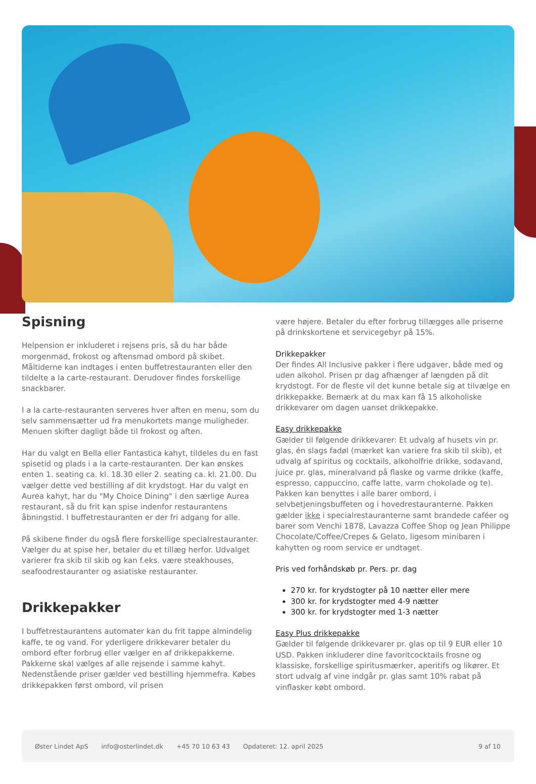Spisning
Helpension er inkluderet i rejsens pris, så du har både morgenmad, frokost og aftensmad ombord på skibet. Måltiderne kan indtages i enten buffetrestauranten eller den tildelte a la carte-restaurant. Derudover findes forskellige snackbarer.
I a la carte-restauranten serveres hver aften en menu, som du selv sammensætter ud fra menukortets mange muligheder. Menuen skifter dagligt både til frokost og aften.
Har du valgt en Bella eller Fantastica kahyt, tildeles du en fast spisetid og plads i a la carte-restauranten. Der kan ønskes enten 1. seating ca. kl. 18.30 eller 2. seating ca. kl. 21.00. Du vælger dette ved bestilling af dit krydstogt. Har du valgt en Aurea kahyt, har du "My Choice Dining" i den særlige Aurea restaurant, så du frit kan spise indenfor restaurantens åbningstid. I buffetrestauranten er der fri adgang for alle.
På skibene finder du også flere forskellige specialrestauranter. Vælger du at spise her, betaler du et tillæg herfor. Udvalget varierer fra skib til skib og kan f.eks. være steakhouses, seafoodrestauranter og asiatiske restauranter.
Drikkepakker
I buffetrestaurantens automater kan du frit tappe almindelig kaffe, te og vand. For yderligere drikkevarer betaler du ombord efter forbrug eller vælger en af drikkepakkerne. Pakkerne skal vælges af alle rejsende i samme kahyt. Nedenstående priser gælder ved bestilling hjemmefra. Købes drikkepakken først ombord, vil prisen
være højere. Betaler du efter forbrug tillægges alle priserne på drinkskortene et servicegebyr på 15%.
Drikkepakker
Der findes All Inclusive pakker i flere udgaver, både med og uden alkohol. Prisen pr dag afhænger af længden på dit krydstogt. For de fleste vil det kunne betale sig at tilvælge en drikkepakke. Bemærk at du max kan få 15 alkoholiske drikkevarer om dagen uanset drikkepakke.
Easy drikkepakke
Gælder til følgende drikkevarer: Et udvalg af husets vin pr. glas, én slags fadøl (mærket kan variere fra skib til skib), et udvalg af spiritus og cocktails, alkoholfrie drikke, sodavand, juice pr. glas, mineralvand på flaske og varme drikke (kaffe, espresso, cappuccino, caffe latte, varm chokolade og te).
Pakken kan benyttes i alle barer ombord, i selvbetjeningsbuffeten og i hovedrestauranterne. Pakken gælder ikke i specialrestauranterne samt brandede caféer og barer som Venchi 1878, Lavazza Coffee Shop og Jean Philippe Chocolate/Coffee/Crepes & Gelato, ligesom minibaren i kahytten og room service er undtaget.
Pris ved forhåndskøb pr. Pers. pr. dag
270 kr. for krydstogter på 10 nætter eller mere
300 kr. for krydstogter med 4-9 nætter
300 kr. for krydstogter med 1-3 nætter
Easy Plus drikkepakke
Gælder til følgende drikkevarer pr. glas op til 9 EUR eller 10 USD. Pakken inkluderer dine favoritcocktails frosne og klassiske, forskellige spiritusmærker, aperitifs og likører. Et stort udvalg af vine indgår pr. glas samt 10% rabat på vinflasker købt ombord.
Øster Lindet ApS info@osterlindet.dk +45 70 10 63 43 Opdateret: 12. april 2025 9 af 10